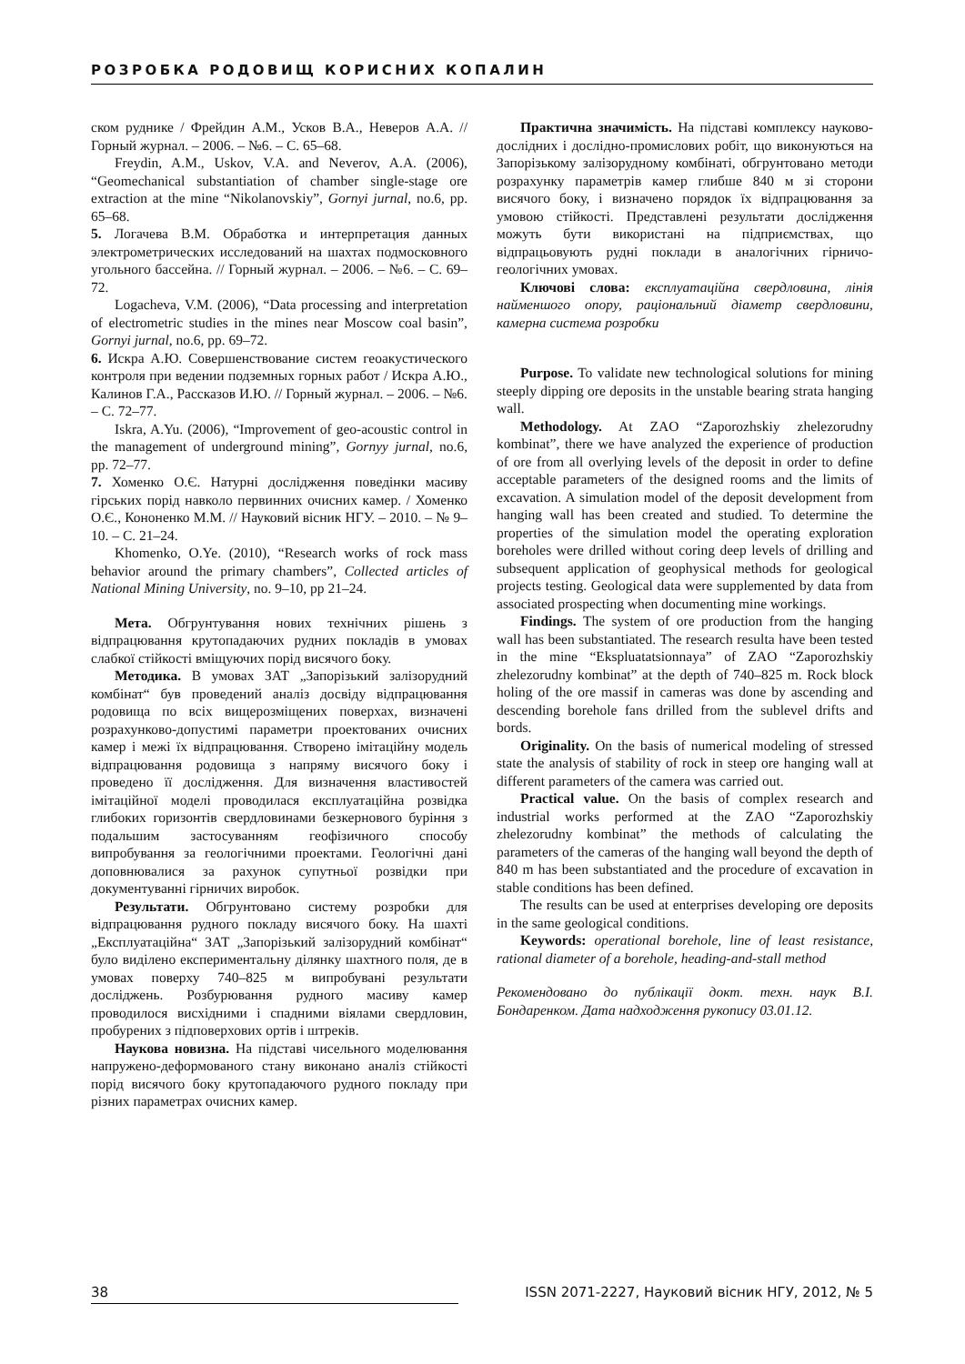РОЗРОБКА РОДОВИЩ КОРИСНИХ КОПАЛИН
ском руднике / Фрейдин А.М., Усков В.А., Неверов А.А. // Горный журнал. – 2006. – №6. – С. 65–68.
Freydin, A.M., Uskov, V.A. and Neverov, A.A. (2006), “Geomechanical substantiation of chamber single-stage ore extraction at the mine “Nikolanovskiy”, Gornyi jurnal, no.6, pp. 65–68.
5. Логачева В.М. Обработка и интерпретация данных электрометрических исследований на шахтах подмосковного угольного бассейна. // Горный журнал. – 2006. – №6. – С. 69–72.
Logacheva, V.M. (2006), “Data processing and interpretation of electrometric studies in the mines near Moscow coal basin”, Gornyi jurnal, no.6, pp. 69–72.
6. Искра А.Ю. Совершенствование систем геоакустического контроля при ведении подземных горных работ / Искра А.Ю., Калинов Г.А., Рассказов И.Ю. // Горный журнал. – 2006. – №6. – С. 72–77.
Iskra, A.Yu. (2006), “Improvement of geo-acoustic control in the management of underground mining”, Gornyy jurnal, no.6, pp. 72–77.
7. Хоменко О.Є. Натурні дослідження поведінки масиву гірських порід навколо первинних очисних камер. / Хоменко О.Є., Кононенко М.М. // Науковий вісник НГУ. – 2010. – № 9–10. – С. 21–24.
Khomenko, O.Ye. (2010), “Research works of rock mass behavior around the primary chambers”, Collected articles of National Mining University, no. 9–10, pp 21–24.
Мета. Обгрунтування нових технічних рішень з відпрацювання крутопадаючих рудних покладів в умовах слабкої стійкості вміщуючих порід висячого боку.
Методика. В умовах ЗАТ „Запорізький залізорудний комбінат“ був проведений аналіз досвіду відпрацювання родовища по всіх вищерозміщених поверхах, визначені розрахунково-допустимі параметри проектованих очисних камер і межі їх відпрацювання. Створено імітаційну модель відпрацювання родовища з напряму висячого боку і проведено її дослідження. Для визначення властивостей імітаційної моделі проводилася експлуатаційна розвідка глибоких горизонтів свердловинами безкернового буріння з подальшим застосуванням геофізичного способу випробування за геологічними проектами. Геологічні дані доповнювалися за рахунок супутньої розвідки при документуванні гірничих виробок.
Результати. Обгрунтовано систему розробки для відпрацювання рудного покладу висячого боку. На шахті „Експлуатаційна“ ЗАТ „Запорізький залізорудний комбінат“ було виділено експериментальну ділянку шахтного поля, де в умовах поверху 740–825 м випробувані результати досліджень. Розбурювання рудного масиву камер проводилося висхідними і спадними віялами свердловин, пробурених з підповерхових ортів і штреків.
Наукова новизна. На підставі чисельного моделювання напружено-деформованого стану виконано аналіз стійкості порід висячого боку крутопадаючого рудного покладу при різних параметрах очисних камер.
Практична значимість. На підставі комплексу науково-дослідних і дослідно-промислових робіт, що виконуються на Запорізькому залізорудному комбінаті, обгрунтовано методи розрахунку параметрів камер глибше 840 м зі сторони висячого боку, і визначено порядок їх відпрацювання за умовою стійкості. Представлені результати дослідження можуть бути використані на підприємствах, що відпрацьовують рудні поклади в аналогічних гірничо-геологічних умовах.
Ключові слова: експлуатаційна свердловина, лінія найменшого опору, раціональний діаметр свердловини, камерна система розробки
Purpose. To validate new technological solutions for mining steeply dipping ore deposits in the unstable bearing strata hanging wall.
Methodology. At ZAO “Zaporozhskiy zhelezorudny kombinat”, there we have analyzed the experience of production of ore from all overlying levels of the deposit in order to define acceptable parameters of the designed rooms and the limits of excavation. A simulation model of the deposit development from hanging wall has been created and studied. To determine the properties of the simulation model the operating exploration boreholes were drilled without coring deep levels of drilling and subsequent application of geophysical methods for geological projects testing. Geological data were supplemented by data from associated prospecting when documenting mine workings.
Findings. The system of ore production from the hanging wall has been substantiated. The research resulta have been tested in the mine “Ekspluatatsionnaya” of ZAO “Zaporozhskiy zhelezorudny kombinat” at the depth of 740–825 m. Rock block holing of the ore massif in cameras was done by ascending and descending borehole fans drilled from the sublevel drifts and bords.
Originality. On the basis of numerical modeling of stressed state the analysis of stability of rock in steep ore hanging wall at different parameters of the camera was carried out.
Practical value. On the basis of complex research and industrial works performed at the ZAO “Zaporozhskiy zhelezorudny kombinat” the methods of calculating the parameters of the cameras of the hanging wall beyond the depth of 840 m has been substantiated and the procedure of excavation in stable conditions has been defined.
The results can be used at enterprises developing ore deposits in the same geological conditions.
Keywords: operational borehole, line of least resistance, rational diameter of a borehole, heading-and-stall method
Рекомендовано до публікації докт. техн. наук В.І. Бондаренком. Дата надходження рукопису 03.01.12.
38 ISSN 2071-2227, Науковий вісник НГУ, 2012, № 5